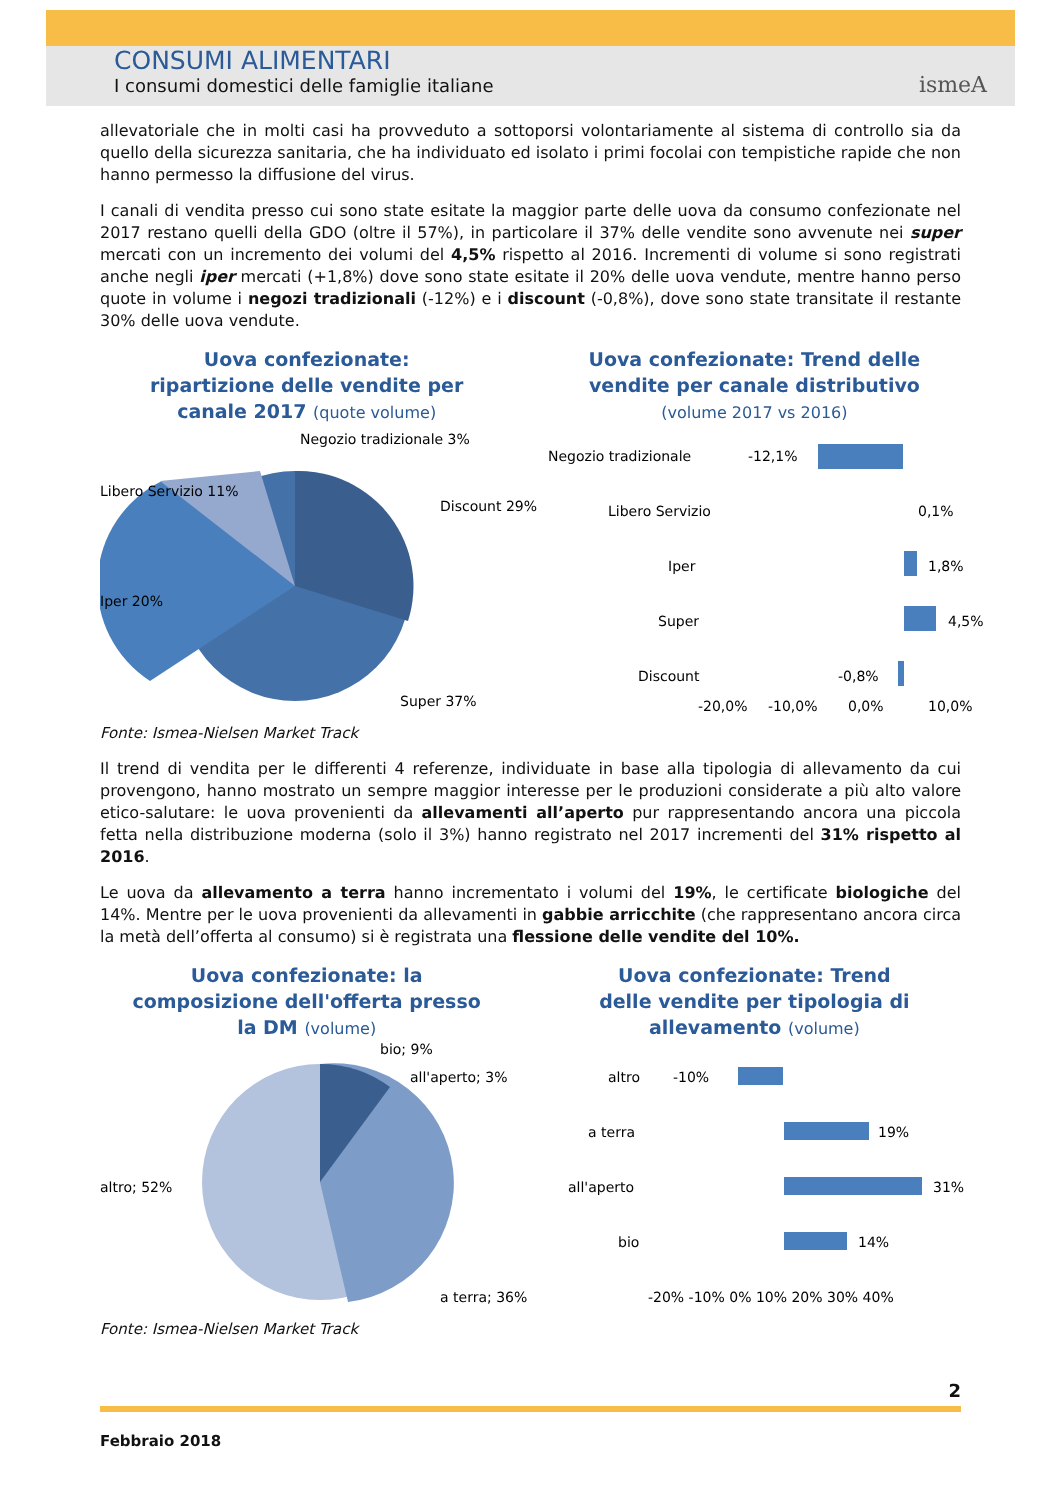CONSUMI ALIMENTARI
I consumi domestici delle famiglie italiane
ismeA
allevatoriale che in molti casi ha provveduto a sottoporsi volontariamente al sistema di controllo sia da quello della sicurezza sanitaria, che ha individuato ed isolato i primi focolai con tempistiche rapide che non hanno permesso la diffusione del virus.
I canali di vendita presso cui sono state esitate la maggior parte delle uova da consumo confezionate nel 2017 restano quelli della GDO (oltre il 57%), in particolare il 37% delle vendite sono avvenute nei super mercati con un incremento dei volumi del 4,5% rispetto al 2016. Incrementi di volume si sono registrati anche negli iper mercati (+1,8%) dove sono state esitate il 20% delle uova vendute, mentre hanno perso quote in volume i negozi tradizionali (-12%) e i discount (-0,8%), dove sono state transitate il restante 30% delle uova vendute.
Uova confezionate:
ripartizione delle vendite per
canale 2017 (quote volume)
Negozio tradizionale 3%
Discount 29%
Libero Servizio 11%
Iper 20%
Super 37%
Uova confezionate: Trend delle
vendite per canale distributivo
(volume 2017 vs 2016)
Negozio tradizionale
-12,1%
Libero Servizio
0,1%
Iper
1,8%
Super
4,5%
Discount
-0,8%
-20,0%
-10,0%
0,0%
10,0%
Fonte: Ismea-Nielsen Market Track
Il trend di vendita per le differenti 4 referenze, individuate in base alla tipologia di allevamento da cui provengono, hanno mostrato un sempre maggior interesse per le produzioni considerate a più alto valore etico-salutare: le uova provenienti da allevamenti all’aperto pur rappresentando ancora una piccola fetta nella distribuzione moderna (solo il 3%) hanno registrato nel 2017 incrementi del 31% rispetto al 2016.
Le uova da allevamento a terra hanno incrementato i volumi del 19%, le certificate biologiche del 14%. Mentre per le uova provenienti da allevamenti in gabbie arricchite (che rappresentano ancora circa la metà dell’offerta al consumo) si è registrata una flessione delle vendite del 10%.
Uova confezionate: la
composizione dell'offerta presso
la DM (volume)
bio; 9%
all'aperto; 3%
altro; 52%
a terra; 36%
Uova confezionate: Trend
delle vendite per tipologia di
allevamento (volume)
altro
-10%
a terra
19%
all'aperto
31%
bio
14%
-20% -10% 0% 10% 20% 30% 40%
Fonte: Ismea-Nielsen Market Track
2
Febbraio 2018